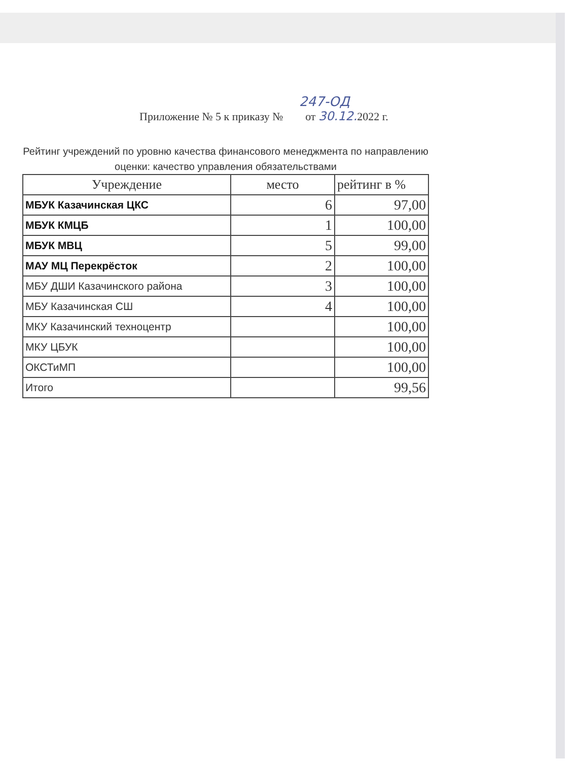247-ОД
Приложение № 5 к приказу № от 30.12. 2022 г.
Рейтинг учреждений по уровню качества финансового менеджмента по направлению оценки: качество управления обязательствами
| Учреждение | место | рейтинг в % |
| --- | --- | --- |
| МБУК Казачинская ЦКС | 6 | 97,00 |
| МБУК КМЦБ | 1 | 100,00 |
| МБУК МВЦ | 5 | 99,00 |
| МАУ МЦ Перекрёсток | 2 | 100,00 |
| МБУ ДШИ Казачинского района | 3 | 100,00 |
| МБУ Казачинская СШ | 4 | 100,00 |
| МКУ Казачинский техноцентр | | 100,00 |
| МКУ ЦБУК | | 100,00 |
| ОКСТиМП | | 100,00 |
| Итого | | 99,56 |